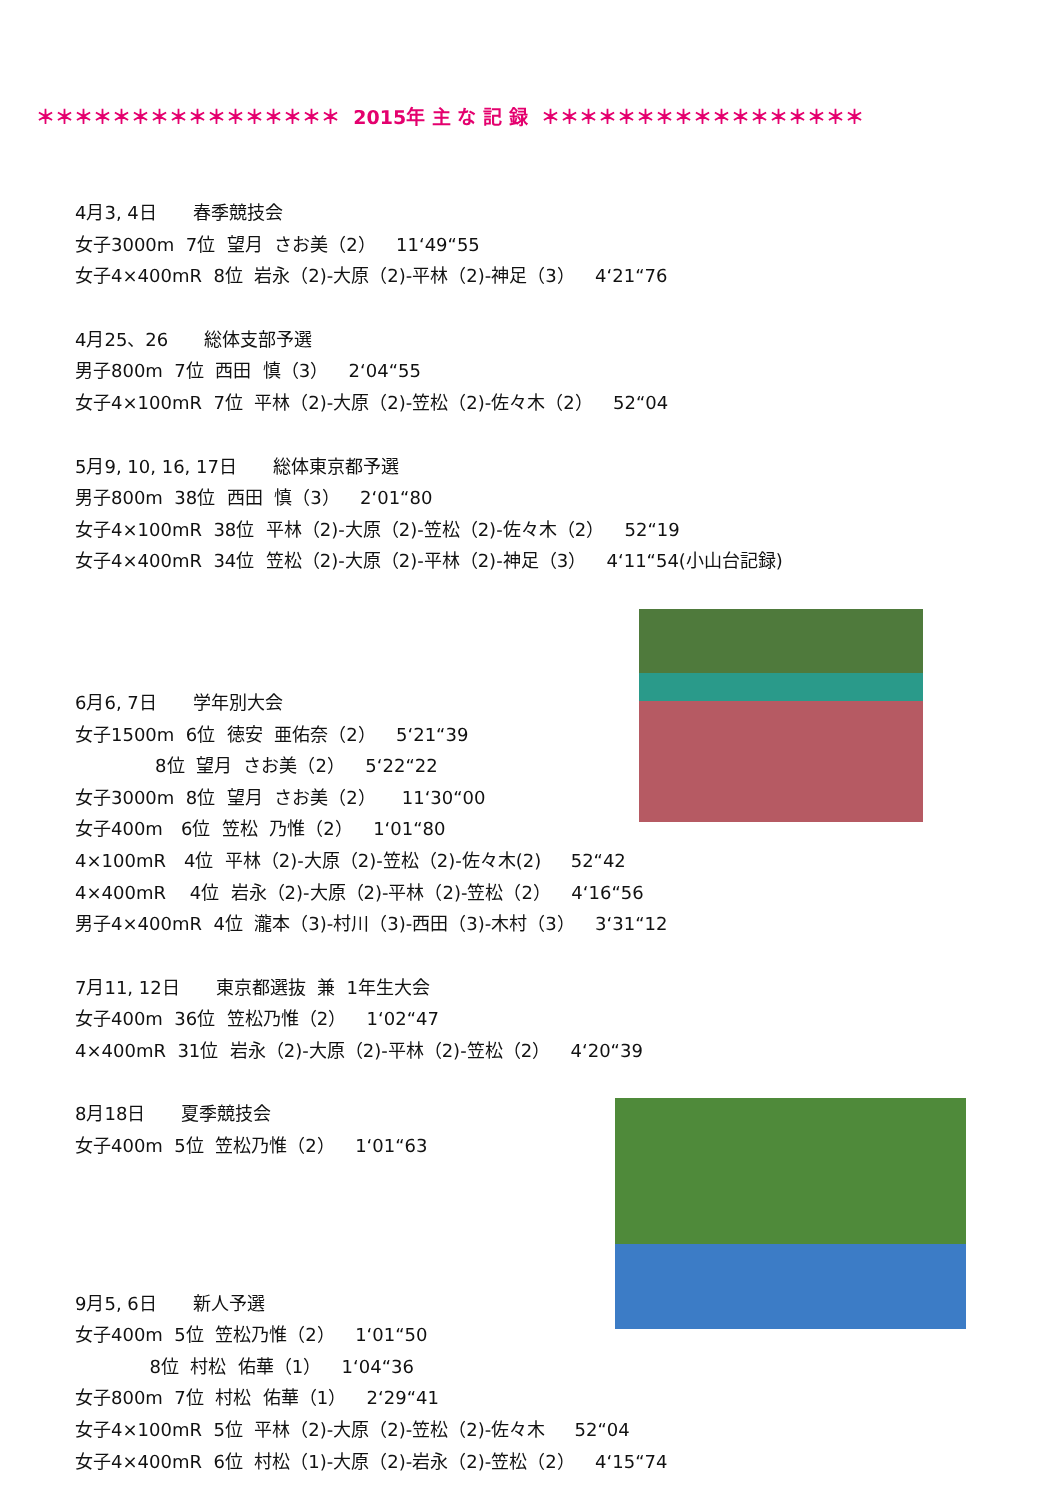＊＊＊＊＊＊＊＊＊＊＊＊＊＊＊＊ 2015年 主 な 記 録 ＊＊＊＊＊＊＊＊＊＊＊＊＊＊＊＊＊
4月3, 4日　　春季競技会
女子3000m 7位 望月 さお美（2）　 11‘49“55
女子4×400mR 8位 岩永（2)-大原（2)-平林（2)-神足（3）　 4‘21“76
4月25、26　　総体支部予選
男子800m 7位 西田 慎（3）　 2‘04“55
女子4×100mR 7位 平林（2)-大原（2)-笠松（2)-佐々木（2）　 52“04
5月9, 10, 16, 17日　　総体東京都予選
男子800m 38位 西田 慎（3）　 2‘01“80
女子4×100mR 38位 平林（2)-大原（2)-笠松（2)-佐々木（2）　 52“19
女子4×400mR 34位 笠松（2)-大原（2)-平林（2)-神足（3）　 4‘11“54(小山台記録)
6月6, 7日　　学年別大会
女子1500m 6位 徳安 亜佑奈（2）　 5‘21“39
8位 望月 さお美（2）　 5‘22“22
女子3000m 8位 望月 さお美（2）　 11‘30“00
女子400m　6位 笠松 乃惟（2）　 1‘01“80
4×100mR　4位 平林（2)-大原（2)-笠松（2)-佐々木(2)　 52“42
4×400mR　 4位 岩永（2)-大原（2)-平林（2)-笠松（2）　 4‘16“56
男子4×400mR 4位 瀧本（3)-村川（3)-西田（3)-木村（3）　 3‘31“12
7月11, 12日　　東京都選抜 兼 1年生大会
女子400m 36位 笠松乃惟（2）　 1‘02“47
4×400mR 31位 岩永（2)-大原（2)-平林（2)-笠松（2）　 4‘20“39
8月18日　　夏季競技会
女子400m 5位 笠松乃惟（2）　 1‘01“63
9月5, 6日　　新人予選
女子400m 5位 笠松乃惟（2）　 1‘01“50
8位 村松 佑華（1）　 1‘04“36
女子800m 7位 村松 佑華（1）　 2‘29“41
女子4×100mR 5位 平林（2)-大原（2)-笠松（2)-佐々木　 52“04
女子4×400mR 6位 村松（1)-大原（2)-岩永（2)-笠松（2）　 4‘15“74